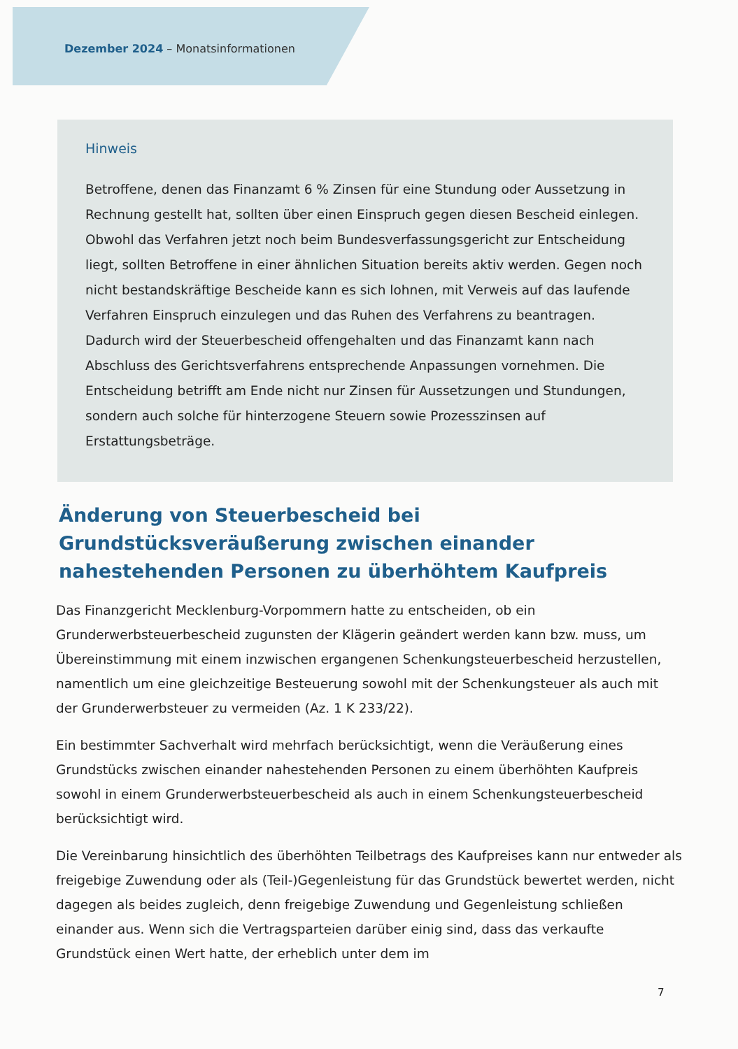Dezember 2024 – Monatsinformationen
Hinweis
Betroffene, denen das Finanzamt 6 % Zinsen für eine Stundung oder Aussetzung in Rechnung gestellt hat, sollten über einen Einspruch gegen diesen Bescheid einlegen. Obwohl das Verfahren jetzt noch beim Bundesverfassungsgericht zur Entscheidung liegt, sollten Betroffene in einer ähnlichen Situation bereits aktiv werden. Gegen noch nicht bestandskräftige Bescheide kann es sich lohnen, mit Verweis auf das laufende Verfahren Einspruch einzulegen und das Ruhen des Verfahrens zu beantragen. Dadurch wird der Steuerbescheid offengehalten und das Finanzamt kann nach Abschluss des Gerichtsverfahrens entsprechende Anpassungen vornehmen. Die Entscheidung betrifft am Ende nicht nur Zinsen für Aussetzungen und Stundungen, sondern auch solche für hinterzogene Steuern sowie Prozesszinsen auf Erstattungsbeträge.
Änderung von Steuerbescheid bei Grundstücksveräußerung zwischen einander nahestehenden Personen zu überhöhtem Kaufpreis
Das Finanzgericht Mecklenburg-Vorpommern hatte zu entscheiden, ob ein Grunderwerbsteuerbescheid zugunsten der Klägerin geändert werden kann bzw. muss, um Übereinstimmung mit einem inzwischen ergangenen Schenkungsteuerbescheid herzustellen, namentlich um eine gleichzeitige Besteuerung sowohl mit der Schenkungsteuer als auch mit der Grunderwerbsteuer zu vermeiden (Az. 1 K 233/22).
Ein bestimmter Sachverhalt wird mehrfach berücksichtigt, wenn die Veräußerung eines Grundstücks zwischen einander nahestehenden Personen zu einem überhöhten Kaufpreis sowohl in einem Grunderwerbsteuerbescheid als auch in einem Schenkungsteuerbescheid berücksichtigt wird.
Die Vereinbarung hinsichtlich des überhöhten Teilbetrags des Kaufpreises kann nur entweder als freigebige Zuwendung oder als (Teil-)Gegenleistung für das Grundstück bewertet werden, nicht dagegen als beides zugleich, denn freigebige Zuwendung und Gegenleistung schließen einander aus. Wenn sich die Vertragsparteien darüber einig sind, dass das verkaufte Grundstück einen Wert hatte, der erheblich unter dem im
7